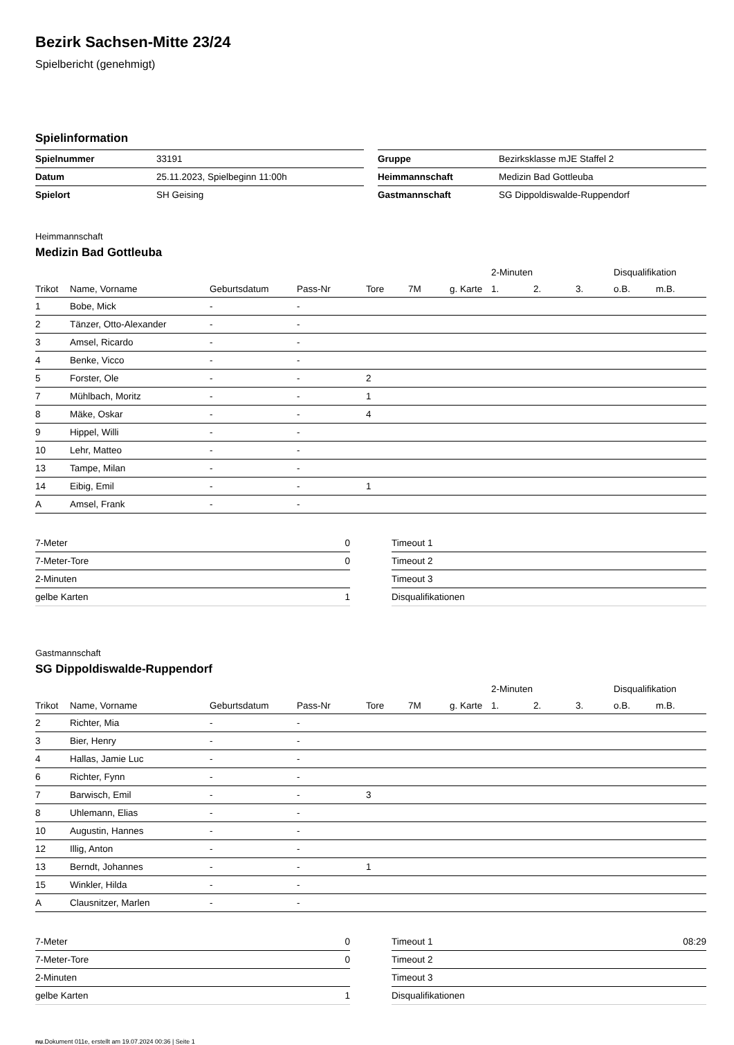Bezirk Sachsen-Mitte 23/24
Spielbericht (genehmigt)
Spielinformation
| Spielnummer | 33191 |
| Datum | 25.11.2023, Spielbeginn 11:00h |
| Spielort | SH Geising |
| Gruppe | Bezirksklasse mJE Staffel 2 |
| Heimmannschaft | Medizin Bad Gottleuba |
| Gastmannschaft | SG Dippoldiswalde-Ruppendorf |
Heimmannschaft
Medizin Bad Gottleuba
| | | | | | | | 2-Minuten | | | Disqualifikation | |
| --- | --- | --- | --- | --- | --- | --- | --- | --- | --- | --- | --- |
| Trikot | Name, Vorname | Geburtsdatum | Pass-Nr | Tore | 7M | g. Karte | 1. | 2. | 3. | o.B. | m.B. |
| 1 | Bobe, Mick | - | - | | | | | | | | |
| 2 | Tänzer, Otto-Alexander | - | - | | | | | | | | |
| 3 | Amsel, Ricardo | - | - | | | | | | | | |
| 4 | Benke, Vicco | - | - | | | | | | | | |
| 5 | Forster, Ole | - | - | 2 | | | | | | | |
| 7 | Mühlbach, Moritz | - | - | 1 | | | | | | | |
| 8 | Mäke, Oskar | - | - | 4 | | | | | | | |
| 9 | Hippel, Willi | - | - | | | | | | | | |
| 10 | Lehr, Matteo | - | - | | | | | | | | |
| 13 | Tampe, Milan | - | - | | | | | | | | |
| 14 | Eibig, Emil | - | - | 1 | | | | | | | |
| A | Amsel, Frank | - | - | | | | | | | | |
| 7-Meter | 0 |
| 7-Meter-Tore | 0 |
| 2-Minuten | |
| gelbe Karten | 1 |
| Timeout 1 | |
| Timeout 2 | |
| Timeout 3 | |
| Disqualifikationen | |
Gastmannschaft
SG Dippoldiswalde-Ruppendorf
| | | | | | | | 2-Minuten | | | Disqualifikation | |
| --- | --- | --- | --- | --- | --- | --- | --- | --- | --- | --- | --- |
| Trikot | Name, Vorname | Geburtsdatum | Pass-Nr | Tore | 7M | g. Karte | 1. | 2. | 3. | o.B. | m.B. |
| 2 | Richter, Mia | - | - | | | | | | | | |
| 3 | Bier, Henry | - | - | | | | | | | | |
| 4 | Hallas, Jamie Luc | - | - | | | | | | | | |
| 6 | Richter, Fynn | - | - | | | | | | | | |
| 7 | Barwisch, Emil | - | - | 3 | | | | | | | |
| 8 | Uhlemann, Elias | - | - | | | | | | | | |
| 10 | Augustin, Hannes | - | - | | | | | | | | |
| 12 | Illig, Anton | - | - | | | | | | | | |
| 13 | Berndt, Johannes | - | - | 1 | | | | | | | |
| 15 | Winkler, Hilda | - | - | | | | | | | | |
| A | Clausnitzer, Marlen | - | - | | | | | | | | |
| 7-Meter | 0 |
| 7-Meter-Tore | 0 |
| 2-Minuten | |
| gelbe Karten | 1 |
| Timeout 1 | 08:29 |
| Timeout 2 | |
| Timeout 3 | |
| Disqualifikationen | |
nu.Dokument 011e, erstellt am 19.07.2024 00:36 | Seite 1